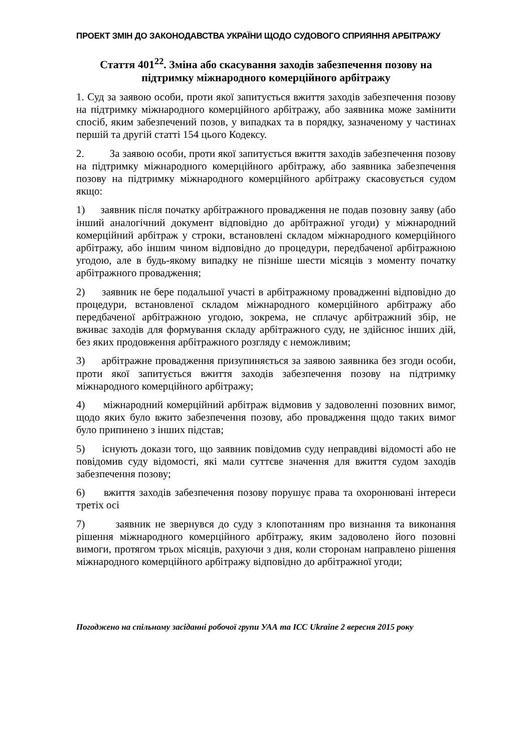ПРОЕКТ ЗМІН ДО ЗАКОНОДАВСТВА УКРАЇНИ ЩОДО СУДОВОГО СПРИЯННЯ АРБІТРАЖУ
Стаття 401<sup>22</sup>. Зміна або скасування заходів забезпечення позову на підтримку міжнародного комерційного арбітражу
1. Суд за заявою особи, проти якої запитується вжиття заходів забезпечення позову на підтримку міжнародного комерційного арбітражу, або заявника може замінити спосіб, яким забезпечений позов, у випадках та в порядку, зазначеному у частинах першій та другій статті 154 цього Кодексу.
2. За заявою особи, проти якої запитується вжиття заходів забезпечення позову на підтримку міжнародного комерційного арбітражу, або заявника забезпечення позову на підтримку міжнародного комерційного арбітражу скасовується судом якщо:
1) заявник після початку арбітражного провадження не подав позовну заяву (або інший аналогічний документ відповідно до арбітражної угоди) у міжнародний комерційний арбітраж у строки, встановлені складом міжнародного комерційного арбітражу, або іншим чином відповідно до процедури, передбаченої арбітражною угодою, але в будь-якому випадку не пізніше шести місяців з моменту початку арбітражного провадження;
2) заявник не бере подальшої участі в арбітражному провадженні відповідно до процедури, встановленої складом міжнародного комерційного арбітражу або передбаченої арбітражною угодою, зокрема, не сплачує арбітражний збір, не вживає заходів для формування складу арбітражного суду, не здійснює інших дій, без яких продовження арбітражного розгляду є неможливим;
3) арбітражне провадження призупиняється за заявою заявника без згоди особи, проти якої запитується вжиття заходів забезпечення позову на підтримку міжнародного комерційного арбітражу;
4) міжнародний комерційний арбітраж відмовив у задоволенні позовних вимог, щодо яких було вжито забезпечення позову, або провадження щодо таких вимог було припинено з інших підстав;
5) існують докази того, що заявник повідомив суду неправдиві відомості або не повідомив суду відомості, які мали суттєве значення для вжиття судом заходів забезпечення позову;
6) вжиття заходів забезпечення позову порушує права та охоронювані інтереси третіх осі
7) заявник не звернувся до суду з клопотанням про визнання та виконання рішення міжнародного комерційного арбітражу, яким задоволено його позовні вимоги, протягом трьох місяців, рахуючи з дня, коли сторонам направлено рішення міжнародного комерційного арбітражу відповідно до арбітражної угоди;
Погоджено на спільному засіданні робочої групи УАА та ICC Ukraine 2 вересня 2015 року